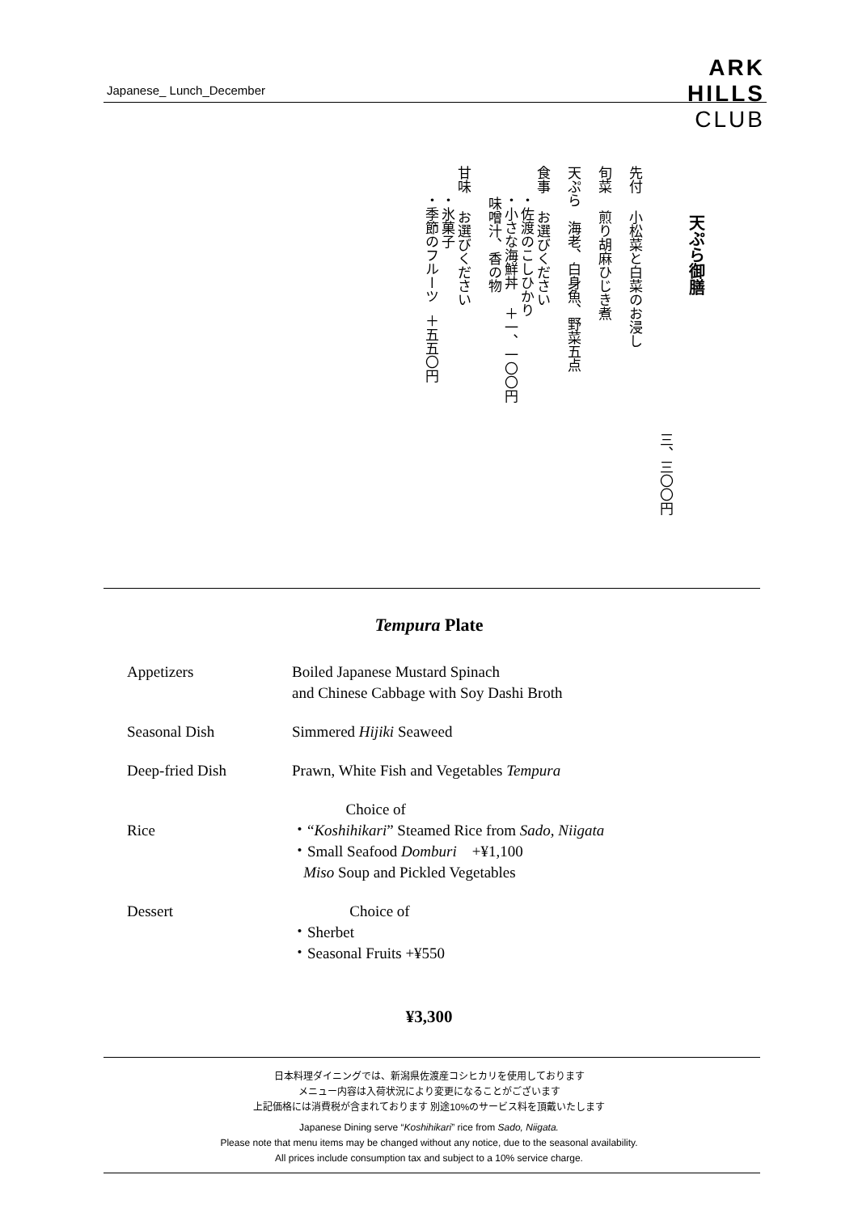Japanese_ Lunch_December
ARK
HILLS
CLUB
天ぷら御膳
三、三〇〇円
先付 小松菜と白菜のお浸し
旬菜 煎り胡麻ひじき煮
天ぷら 海老、白身魚、野菜五点
食事 お選びください ・佐渡のこしひかり ・小さな海鮮丼 ＋一、一〇〇円 味噌汁、香の物
甘味 お選びください ・氷菓子 ・季節のフルーツ ＋五五〇円
Tempura Plate
Appetizers Boiled Japanese Mustard Spinach
and Chinese Cabbage with Soy Dashi Broth
Seasonal Dish Simmered Hijiki Seaweed
Deep-fried Dish Prawn, White Fish and Vegetables Tempura
Rice Choice of
・“Koshihikari” Steamed Rice from Sado, Niigata
・Small Seafood Domburi +¥1,100
Miso Soup and Pickled Vegetables
Dessert Choice of
・Sherbet
・Seasonal Fruits +¥550
¥3,300
日本料理ダイニングでは、新潟県佐渡産コシヒカリを使用しております
メニュー内容は入荷状況により変更になることがございます
上記価格には消費税が含まれております 別途10%のサービス料を頂戴いたします
Japanese Dining serve “Koshihikari” rice from Sado, Niigata.
Please note that menu items may be changed without any notice, due to the seasonal availability.
All prices include consumption tax and subject to a 10% service charge.